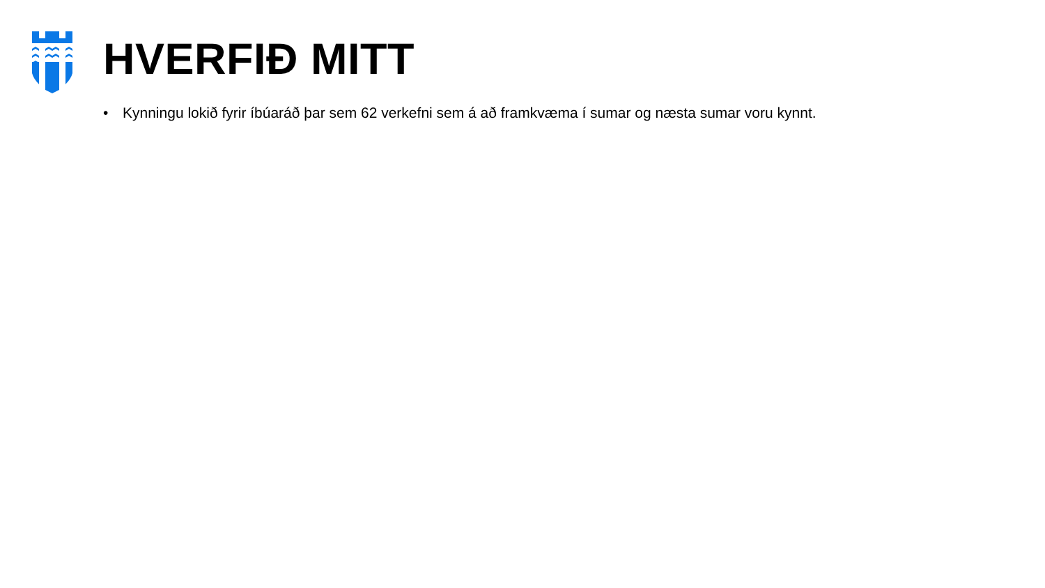HVERFIÐ MITT
• Kynningu lokið fyrir íbúaráð þar sem 62 verkefni sem á að framkvæma í sumar og næsta sumar voru kynnt.